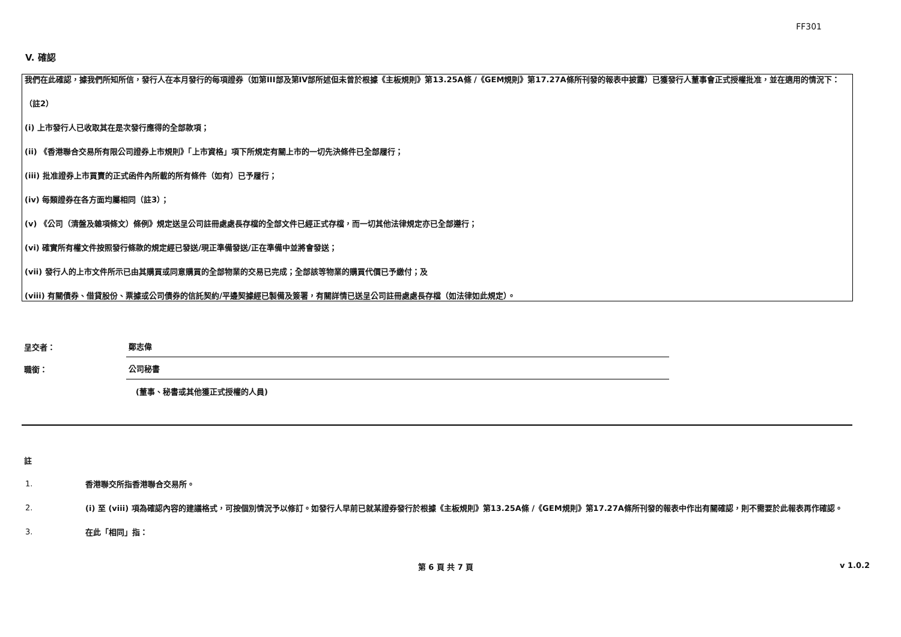FF301
V. 確認
我們在此確認，據我們所知所信，發行人在本月發行的每項證券（如第III部及第IV部所述但未曾於根據《主板規則》第13.25A條 /《GEM規則》第17.27A條所刊發的報表中披露）已獲發行人董事會正式授權批准，並在適用的情況下：
（註2）
(i) 上市發行人已收取其在是次發行應得的全部款項；
(ii) 《香港聯合交易所有限公司證券上市規則》「上市資格」項下所規定有關上市的一切先決條件已全部履行；
(iii) 批准證券上市買賣的正式函件內所載的所有條件（如有）已予履行；
(iv) 每類證券在各方面均屬相同（註3）；
(v) 《公司（清盤及雜項條文）條例》規定送呈公司註冊處處長存檔的全部文件已經正式存檔，而一切其他法律規定亦已全部遵行；
(vi) 確實所有權文件按照發行條款的規定經已發送/現正準備發送/正在準備中並將會發送；
(vii) 發行人的上市文件所示已由其購買或同意購買的全部物業的交易已完成；全部該等物業的購買代價已予繳付；及
(viii) 有關債券、借貸股份、票據或公司債券的信託契約/平邊契據經已製備及簽署，有關詳情已送呈公司註冊處處長存檔（如法律如此規定）。
呈交者：
鄭志偉
職銜：
公司秘書
(董事、秘書或其他獲正式授權的人員)
註
1.
香港聯交所指香港聯合交易所。
2.
(i) 至 (viii) 項為確認內容的建議格式，可按個別情況予以修訂。如發行人早前已就某證券發行於根據《主板規則》第13.25A條 /《GEM規則》第17.27A條所刊發的報表中作出有關確認，則不需要於此報表再作確認。
3.
在此「相同」指：
第 6 頁 共 7 頁 v 1.0.2